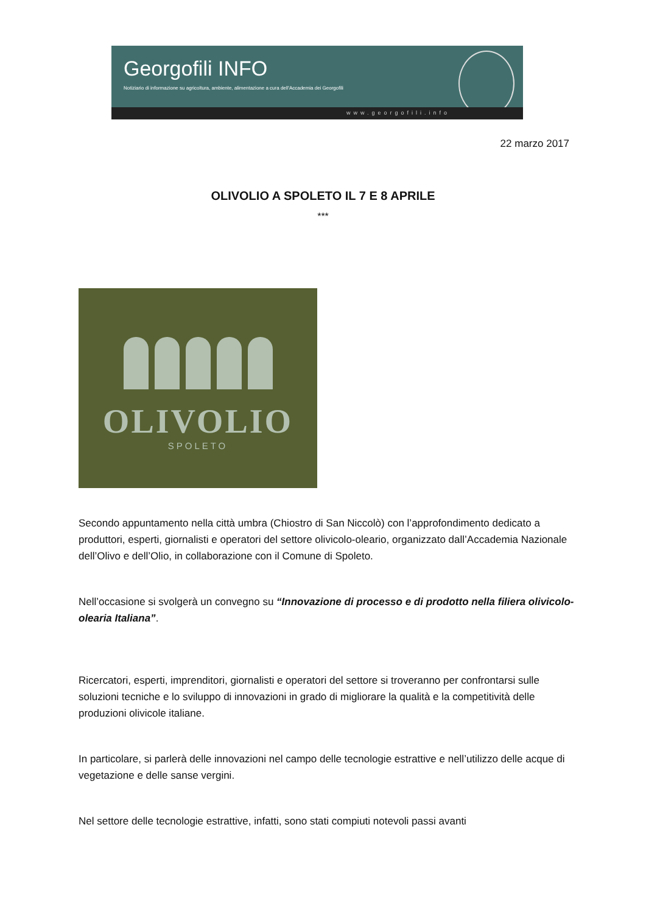Georgofili INFO
Notiziario di informazione su agricoltura, ambiente, alimentazione a cura dell'Accademia dei Georgofili
www.georgofili.info
22 marzo 2017
OLIVOLIO A SPOLETO IL 7 E 8 APRILE
***
OLIVOLIO
SPOLETO
Secondo appuntamento nella città umbra (Chiostro di San Niccolò) con l’approfondimento dedicato a produttori, esperti, giornalisti e operatori del settore olivicolo-oleario, organizzato dall’Accademia Nazionale dell’Olivo e dell’Olio, in collaborazione con il Comune di Spoleto.
Nell’occasione si svolgerà un convegno su “Innovazione di processo e di prodotto nella filiera olivicolo-olearia Italiana”.
Ricercatori, esperti, imprenditori, giornalisti e operatori del settore si troveranno per confrontarsi sulle soluzioni tecniche e lo sviluppo di innovazioni in grado di migliorare la qualità e la competitività delle produzioni olivicole italiane.
In particolare, si parlerà delle innovazioni nel campo delle tecnologie estrattive e nell’utilizzo delle acque di vegetazione e delle sanse vergini.
Nel settore delle tecnologie estrattive, infatti, sono stati compiuti notevoli passi avanti